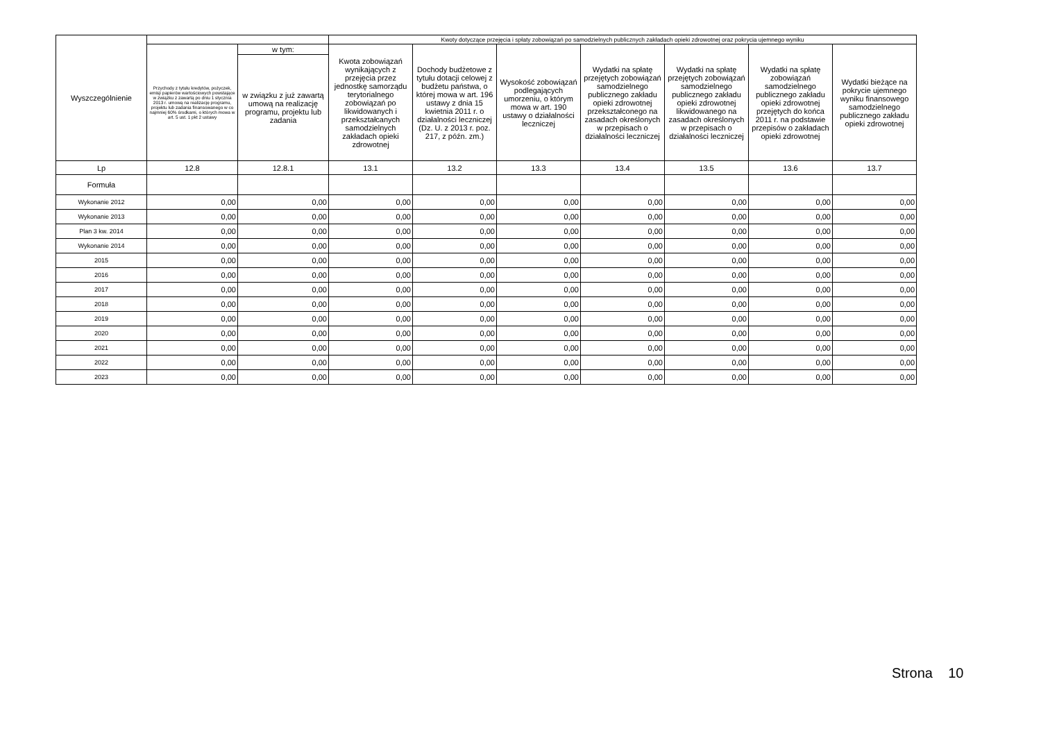| Wyszczególnienie | | | Kwoty dotyczące przejęcia i spłaty zobowiązań po samodzielnych publicznych zakładach opieki zdrowotnej oraz pokrycia ujemnego wyniku | | | | | | |
| --- | --- | --- | --- | --- | --- | --- | --- | --- | --- |
| | Przychody z tytułu kredytów, pożyczek, emisji papierów wartościowych powstające w związku z zawartą po dniu 1 stycznia 2013 r. umową na realizację programu, projektu lub zadania finansowanego w co najmniej 60% środkami, o których mowa w art. 5 ust. 1 pkt 2 ustawy | w tym: | Kwota zobowiązań wynikających z przejęcia przez jednostkę samorządu terytorialnego zobowiązań po likwidowanych i przekształcanych samodzielnych zakładach opieki zdrowotnej | Dochody budżetowe z tytułu dotacji celowej z budżetu państwa, o której mowa w art. 196 ustawy z dnia 15 kwietnia 2011 r. o działalności leczniczej (Dz. U. z 2013 r. poz. 217, z późn. zm.) | Wysokość zobowiązań podlegających umorzeniu, o którym mowa w art. 190 ustawy o działalności leczniczej | Wydatki na spłatę przejętych zobowiązań samodzielnego publicznego zakładu opieki zdrowotnej przekształconego na zasadach określonych w przepisach o działalności leczniczej | Wydatki na spłatę przejętych zobowiązań samodzielnego publicznego zakładu opieki zdrowotnej likwidowanego na zasadach określonych w przepisach o działalności leczniczej | Wydatki na spłatę zobowiązań samodzielnego publicznego zakładu opieki zdrowotnej przejętych do końca 2011 r. na podstawie przepisów o zakładach opieki zdrowotnej | Wydatki bieżące na pokrycie ujemnego wyniku finansowego samodzielnego publicznego zakładu opieki zdrowotnej |
| | | w związku z już zawartą umową na realizację programu, projektu lub zadania | | | | | | | |
| Lp | 12.8 | 12.8.1 | 13.1 | 13.2 | 13.3 | 13.4 | 13.5 | 13.6 | 13.7 |
| Formuła | | | | | | | | | |
| Wykonanie 2012 | 0,00 | 0,00 | 0,00 | 0,00 | 0,00 | 0,00 | 0,00 | 0,00 | 0,00 |
| Wykonanie 2013 | 0,00 | 0,00 | 0,00 | 0,00 | 0,00 | 0,00 | 0,00 | 0,00 | 0,00 |
| Plan 3 kw. 2014 | 0,00 | 0,00 | 0,00 | 0,00 | 0,00 | 0,00 | 0,00 | 0,00 | 0,00 |
| Wykonanie 2014 | 0,00 | 0,00 | 0,00 | 0,00 | 0,00 | 0,00 | 0,00 | 0,00 | 0,00 |
| 2015 | 0,00 | 0,00 | 0,00 | 0,00 | 0,00 | 0,00 | 0,00 | 0,00 | 0,00 |
| 2016 | 0,00 | 0,00 | 0,00 | 0,00 | 0,00 | 0,00 | 0,00 | 0,00 | 0,00 |
| 2017 | 0,00 | 0,00 | 0,00 | 0,00 | 0,00 | 0,00 | 0,00 | 0,00 | 0,00 |
| 2018 | 0,00 | 0,00 | 0,00 | 0,00 | 0,00 | 0,00 | 0,00 | 0,00 | 0,00 |
| 2019 | 0,00 | 0,00 | 0,00 | 0,00 | 0,00 | 0,00 | 0,00 | 0,00 | 0,00 |
| 2020 | 0,00 | 0,00 | 0,00 | 0,00 | 0,00 | 0,00 | 0,00 | 0,00 | 0,00 |
| 2021 | 0,00 | 0,00 | 0,00 | 0,00 | 0,00 | 0,00 | 0,00 | 0,00 | 0,00 |
| 2022 | 0,00 | 0,00 | 0,00 | 0,00 | 0,00 | 0,00 | 0,00 | 0,00 | 0,00 |
| 2023 | 0,00 | 0,00 | 0,00 | 0,00 | 0,00 | 0,00 | 0,00 | 0,00 | 0,00 |
Strona 10